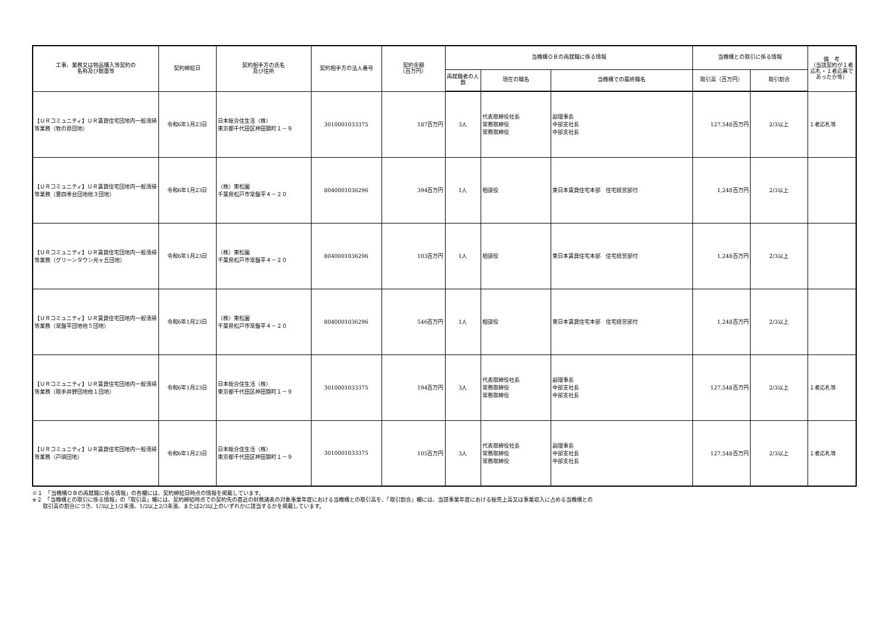| 工事、業務又は物品購入等契約の 名称及び数量等 | 契約締結日 | 契約相手方の氏名 及び住所 | 契約相手方の法人番号 | 契約金額 （百万円） | 当機構ＯＢの再就職に係る情報 | | | 当機構との取引に係る情報 | | 備 考 （当該契約が１者応札・１者応募であったか等） |
| --- | --- | --- | --- | --- | --- | --- | --- | --- | --- | --- |
| | | | | | 再就職者の人数 | 現在の職名 | 当機構での最終職名 | 取引高（百万円） | 取引割合 | |
| 【ＵＲコミュニティ】ＵＲ賃貸住宅団地内一般清掃等業務（牧の原団地） | 令和6年1月23日 | 日本総合住生活（株） 東京都千代田区神田錦町１－９ | 3010001033375 | 187百万円 | 3人 | 代表取締役社長 常務取締役 常務取締役 | 副理事長 中部支社長 中部支社長 | 127,548百万円 | 2/3以上 | １者応札等 |
| 【ＵＲコミュニティ】ＵＲ賃貸住宅団地内一般清掃等業務（豊四季台団地他３団地） | 令和6年1月23日 | （株）東松園 千葉県松戸市常盤平４－２０ | 8040001036296 | 394百万円 | 1人 | 相談役 | 東日本賃貸住宅本部 住宅経営部付 | 1,248百万円 | 2/3以上 | |
| 【ＵＲコミュニティ】ＵＲ賃貸住宅団地内一般清掃等業務（グリーンタウン光ヶ丘団地） | 令和6年1月23日 | （株）東松園 千葉県松戸市常盤平４－２０ | 8040001036296 | 103百万円 | 1人 | 相談役 | 東日本賃貸住宅本部 住宅経営部付 | 1,248百万円 | 2/3以上 | |
| 【ＵＲコミュニティ】ＵＲ賃貸住宅団地内一般清掃等業務（常盤平団地他５団地） | 令和6年1月23日 | （株）東松園 千葉県松戸市常盤平４－２０ | 8040001036296 | 546百万円 | 1人 | 相談役 | 東日本賃貸住宅本部 住宅経営部付 | 1,248百万円 | 2/3以上 | |
| 【ＵＲコミュニティ】ＵＲ賃貸住宅団地内一般清掃等業務（取手井野団地他１団地） | 令和6年1月23日 | 日本総合住生活（株） 東京都千代田区神田錦町１－９ | 3010001033375 | 194百万円 | 3人 | 代表取締役社長 常務取締役 常務取締役 | 副理事長 中部支社長 中部支社長 | 127,548百万円 | 2/3以上 | １者応札等 |
| 【ＵＲコミュニティ】ＵＲ賃貸住宅団地内一般清掃等業務（戸頭団地） | 令和6年1月23日 | 日本総合住生活（株） 東京都千代田区神田錦町１－９ | 3010001033375 | 105百万円 | 3人 | 代表取締役社長 常務取締役 常務取締役 | 副理事長 中部支社長 中部支社長 | 127,548百万円 | 2/3以上 | １者応札等 |
※１　「当機構ＯＢの再就職に係る情報」の各欄には、契約締結日時点の情報を掲載しています。
※２　「当機構との取引に係る情報」の「取引高」欄には、契約締結時点での契約先の直近の財務諸表の対象事業年度における当機構との取引高を、「取引割合」欄には、当該事業年度における総売上高又は事業収入に占める当機構との
　　取引高の割合につき、1/3以上1/2未満、1/2以上2/3未満、または2/3以上のいずれかに該当するかを掲載しています。